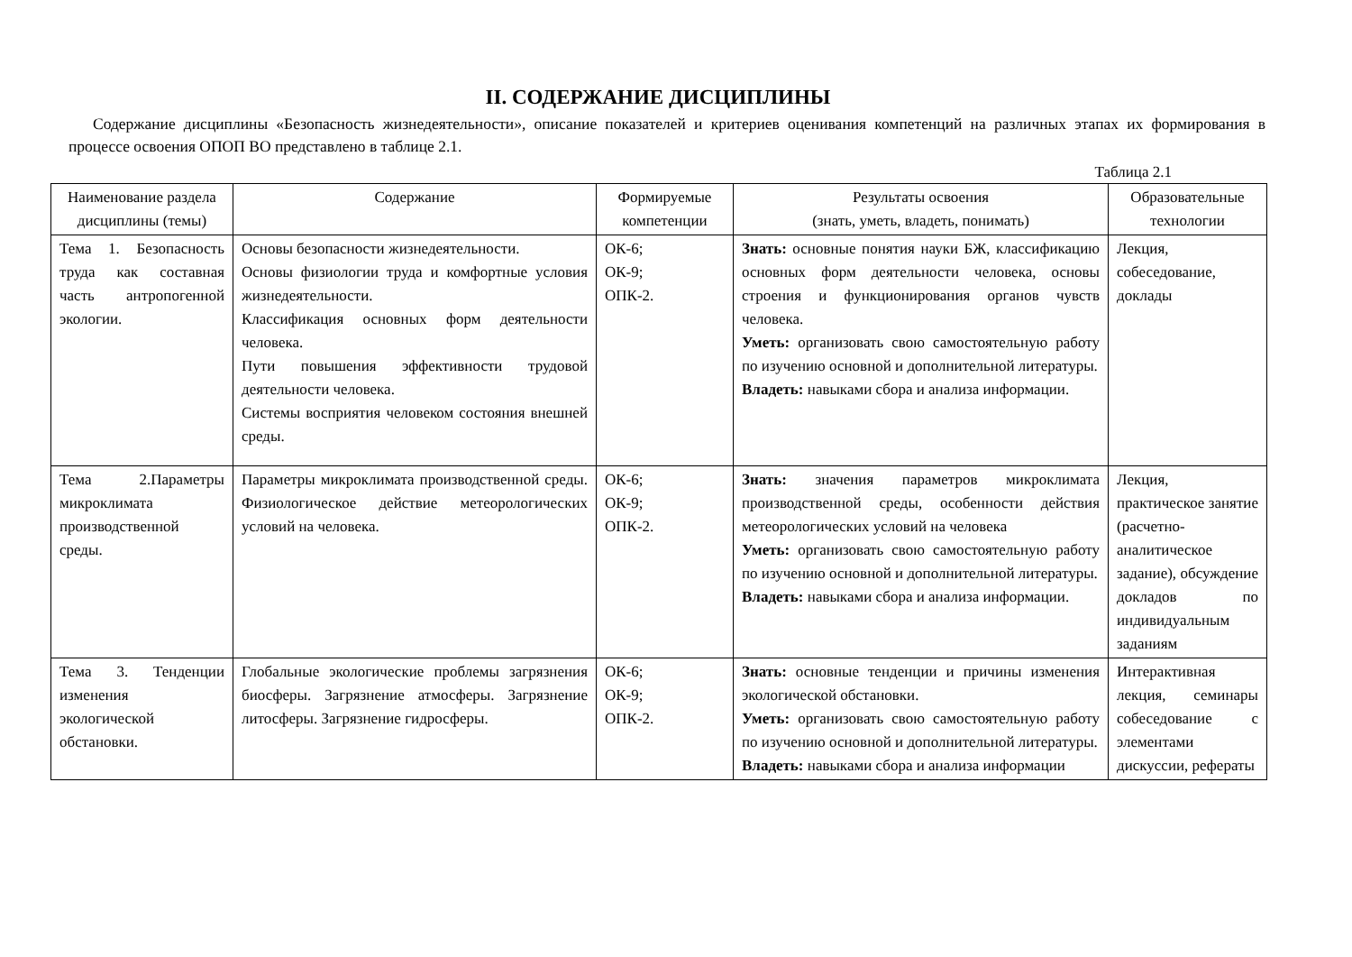II. СОДЕРЖАНИЕ ДИСЦИПЛИНЫ
Содержание дисциплины «Безопасность жизнедеятельности», описание показателей и критериев оценивания компетенций на различных этапах их формирования в процессе освоения ОПОП ВО представлено в таблице 2.1.
Таблица 2.1
| Наименование раздела дисциплины (темы) | Содержание | Формируемые компетенции | Результаты освоения (знать, уметь, владеть, понимать) | Образовательные технологии |
| --- | --- | --- | --- | --- |
| Тема 1. Безопасность труда как составная часть антропогенной экологии. | Основы безопасности жизнедеятельности. Основы физиологии труда и комфортные условия жизнедеятельности. Классификация основных форм деятельности человека. Пути повышения эффективности трудовой деятельности человека. Системы восприятия человеком состояния внешней среды. | ОК-6; ОК-9; ОПК-2. | Знать: основные понятия науки БЖ, классификацию основных форм деятельности человека, основы строения и функционирования органов чувств человека. Уметь: организовать свою самостоятельную работу по изучению основной и дополнительной литературы. Владеть: навыками сбора и анализа информации. | Лекция, собеседование, доклады |
| Тема 2.Параметры микроклимата производственной среды. | Параметры микроклимата производственной среды. Физиологическое действие метеорологических условий на человека. | ОК-6; ОК-9; ОПК-2. | Знать: значения параметров микроклимата производственной среды, особенности действия метеорологических условий на человека Уметь: организовать свою самостоятельную работу по изучению основной и дополнительной литературы. Владеть: навыками сбора и анализа информации. | Лекция, практическое занятие (расчетно-аналитическое задание), обсуждение докладов по индивидуальным заданиям |
| Тема 3. Тенденции изменения экологической обстановки. | Глобальные экологические проблемы загрязнения биосферы. Загрязнение атмосферы. Загрязнение литосферы. Загрязнение гидросферы. | ОК-6; ОК-9; ОПК-2. | Знать: основные тенденции и причины изменения экологической обстановки. Уметь: организовать свою самостоятельную работу по изучению основной и дополнительной литературы. Владеть: навыками сбора и анализа информации | Интерактивная лекция, семинары собеседование с элементами дискуссии, рефераты |